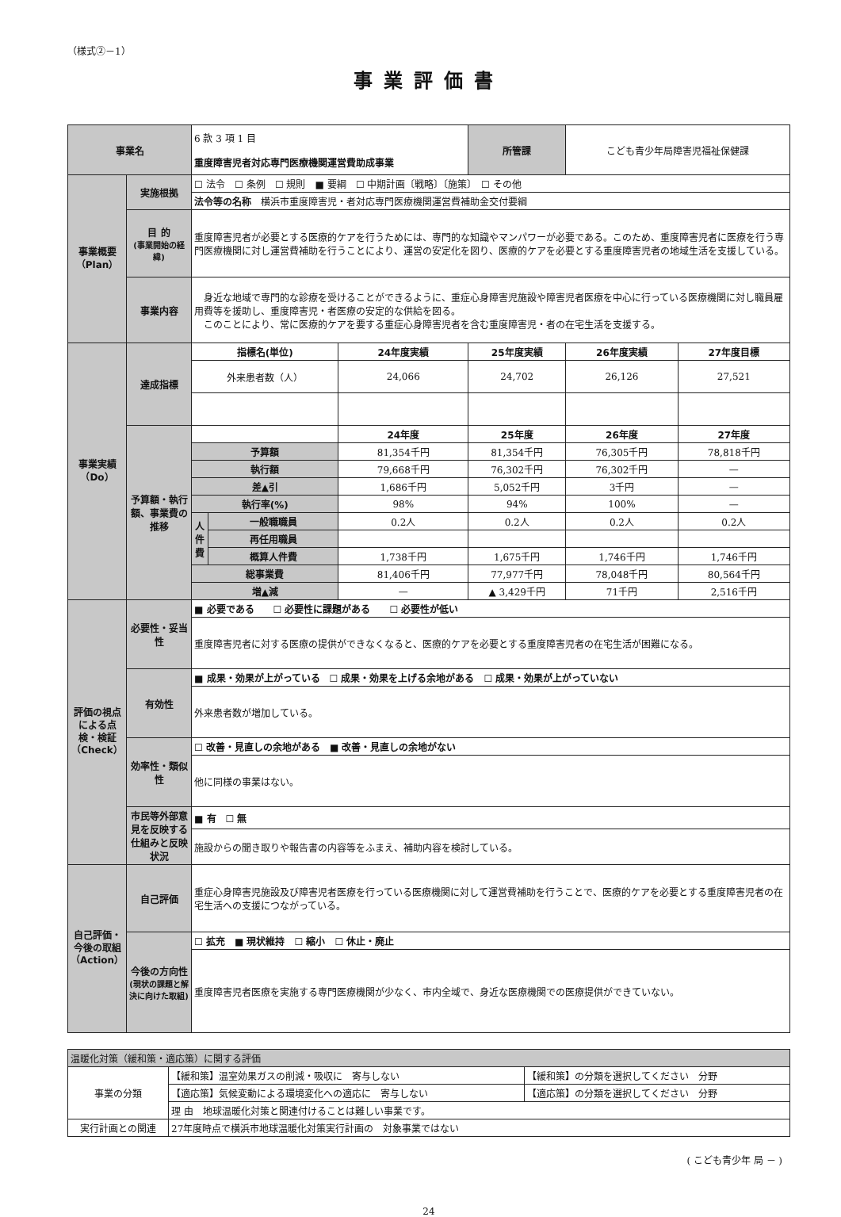（様式②－1）
事業評価書
| 事業名 | | 6 款 3 項 1 目 重度障害児者対応専門医療機関運営費助成事業 | | | 所管課 | こども青少年局障害児福祉保健課 | |
| 事業概要（Plan） | 実施根拠 | ☐ 法令 ☐ 条例 ☐ 規則 ■ 要綱 ☐ 中期計画〔戦略〕〔施策〕 ☐ その他 | | | | | |
| | | 法令等の名称 横浜市重度障害児・者対応専門医療機関運営費補助金交付要綱 | | | | | |
| | 目 的 (事業開始の経緯) | 重度障害児者が必要とする医療的ケアを行うためには、専門的な知識やマンパワーが必要である。このため、重度障害児者に医療を行う専門医療機関に対し運営費補助を行うことにより、運営の安定化を図り、医療的ケアを必要とする重度障害児者の地域生活を支援している。 | | | | | |
| | 事業内容 | 身近な地域で専門的な診療を受けることができるように、重症心身障害児施設や障害児者医療を中心に行っている医療機関に対し職員雇用費等を援助し、重度障害児・者医療の安定的な供給を図る。 このことにより、常に医療的ケアを要する重症心身障害児者を含む重度障害児・者の在宅生活を支援する。 | | | | | |
| 事業実績（Do） | 達成指標 | 指標名(単位) | | 24年度実績 | 25年度実績 | 26年度実績 | 27年度目標 |
| | | 外来患者数（人） | | 24,066 | 24,702 | 26,126 | 27,521 |
| | 予算額・執行額、事業費の推移 | | | 24年度 | 25年度 | 26年度 | 27年度 |
| | | 予算額 | | 81,354千円 | 81,354千円 | 76,305千円 | 78,818千円 |
| | | 執行額 | | 79,668千円 | 76,302千円 | 76,302千円 | — |
| | | 差▲引 | | 1,686千円 | 5,052千円 | 3千円 | — |
| | | 執行率(%) | | 98% | 94% | 100% | — |
| | | 人件費 | 一般職職員 | 0.2人 | 0.2人 | 0.2人 | 0.2人 |
| | | | 再任用職員 | | | | |
| | | | 概算人件費 | 1,738千円 | 1,675千円 | 1,746千円 | 1,746千円 |
| | | 総事業費 | | 81,406千円 | 77,977千円 | 78,048千円 | 80,564千円 |
| | | 増▲減 | | — | ▲ 3,429千円 | 71千円 | 2,516千円 |
| 評価の視点による点検・検証（Check） | 必要性・妥当性 | ■ 必要である ☐ 必要性に課題がある ☐ 必要性が低い | | | | | |
| | | 重度障害児者に対する医療の提供ができなくなると、医療的ケアを必要とする重度障害児者の在宅生活が困難になる。 | | | | | |
| | 有効性 | ■ 成果・効果が上がっている ☐ 成果・効果を上げる余地がある ☐ 成果・効果が上がっていない | | | | | |
| | | 外来患者数が増加している。 | | | | | |
| | 効率性・類似性 | ☐ 改善・見直しの余地がある ■ 改善・見直しの余地がない | | | | | |
| | | 他に同様の事業はない。 | | | | | |
| | 市民等外部意見を反映する仕組みと反映状況 | ■ 有 ☐ 無 | | | | | |
| | | 施設からの聞き取りや報告書の内容等をふまえ、補助内容を検討している。 | | | | | |
| 自己評価・今後の取組（Action） | 自己評価 | 重症心身障害児施設及び障害児者医療を行っている医療機関に対して運営費補助を行うことで、医療的ケアを必要とする重度障害児者の在宅生活への支援につながっている。 | | | | | |
| | 今後の方向性 (現状の課題と解決に向けた取組) | ☐ 拡充 ■ 現状維持 ☐ 縮小 ☐ 休止・廃止 | | | | | |
| | | 重度障害児者医療を実施する専門医療機関が少なく、市内全域で、身近な医療機関での医療提供ができていない。 | | | | | |
| 温暖化対策（緩和策・適応策）に関する評価 | | |
| 事業の分類 | 【緩和策】温室効果ガスの削減・吸収に 寄与しない | 【緩和策】の分類を選択してください 分野 |
| | 【適応策】気候変動による環境変化への適応に 寄与しない | 【適応策】の分類を選択してください 分野 |
| | 理 由 地球温暖化対策と関連付けることは難しい事業です。 | |
| 実行計画との関連 | 27年度時点で横浜市地球温暖化対策実行計画の 対象事業ではない | |
( こども青少年 局 － )
24